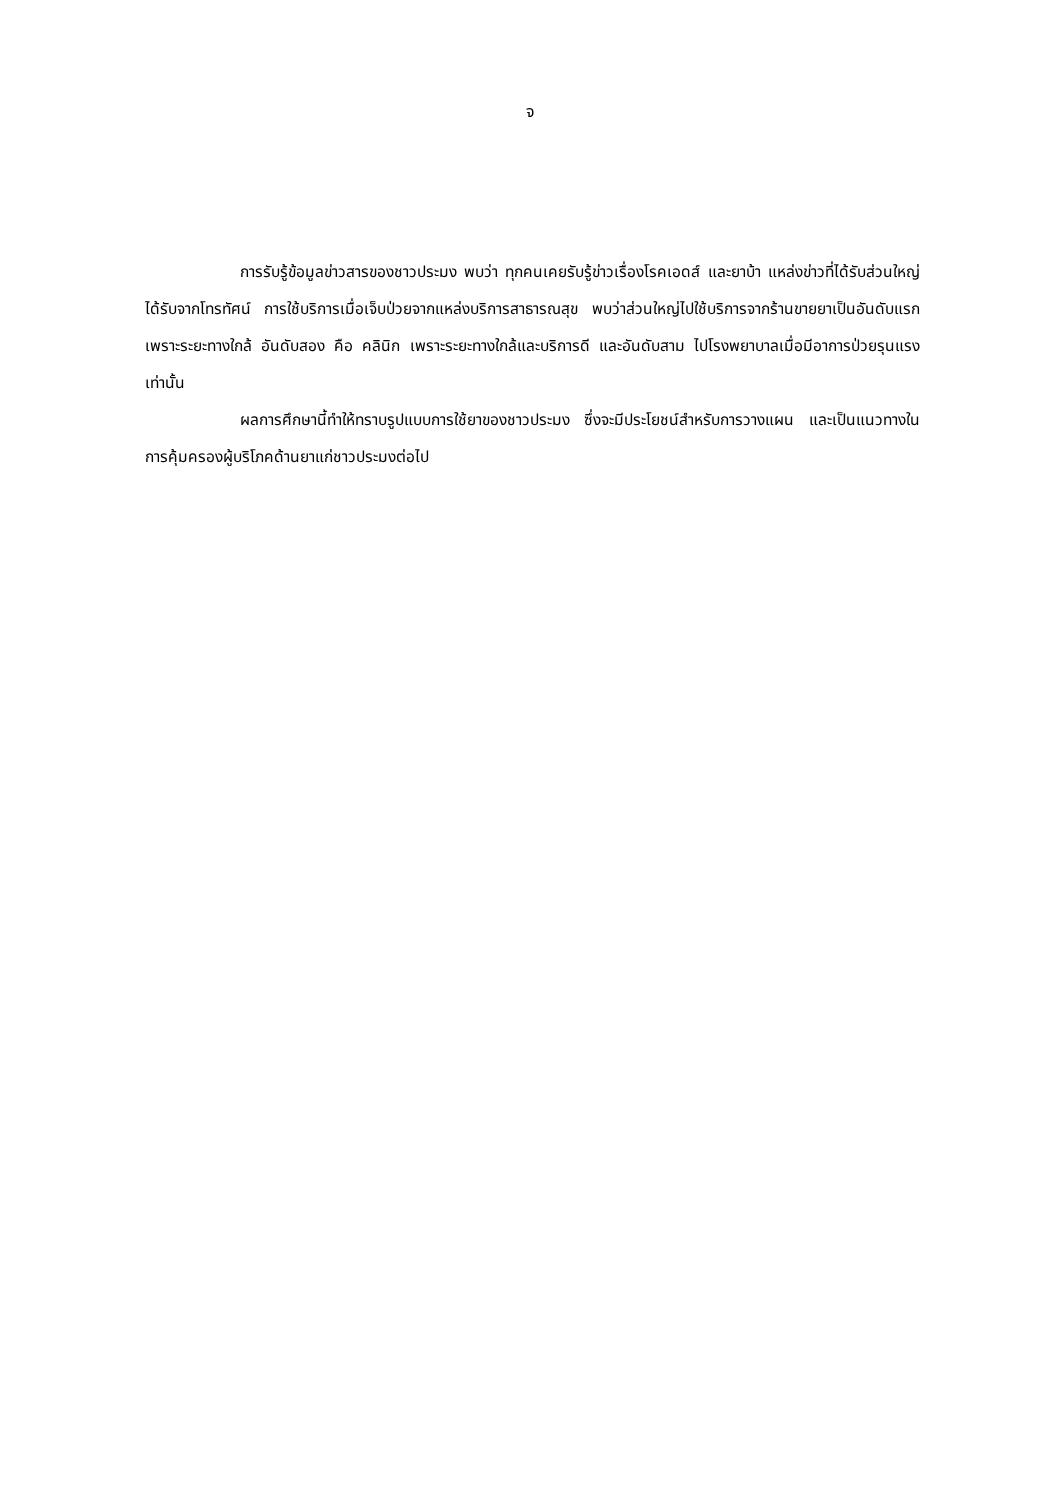จ
การรับรู้ข้อมูลข่าวสารของชาวประมง พบว่า ทุกคนเคยรับรู้ข่าวเรื่องโรคเอดส์ และยาบ้า แหล่งข่าวที่ได้รับส่วนใหญ่ได้รับจากโทรทัศน์ การใช้บริการเมื่อเจ็บป่วยจากแหล่งบริการสาธารณสุข พบว่าส่วนใหญ่ไปใช้บริการจากร้านขายยาเป็นอันดับแรก เพราะระยะทางใกล้ อันดับสอง คือ คลินิก เพราะระยะทางใกล้และบริการดี และอันดับสาม ไปโรงพยาบาลเมื่อมีอาการป่วยรุนแรงเท่านั้น
ผลการศึกษานี้ทำให้ทราบรูปแบบการใช้ยาของชาวประมง ซึ่งจะมีประโยชน์สำหรับการวางแผน และเป็นแนวทางในการคุ้มครองผู้บริโภคด้านยาแก่ชาวประมงต่อไป